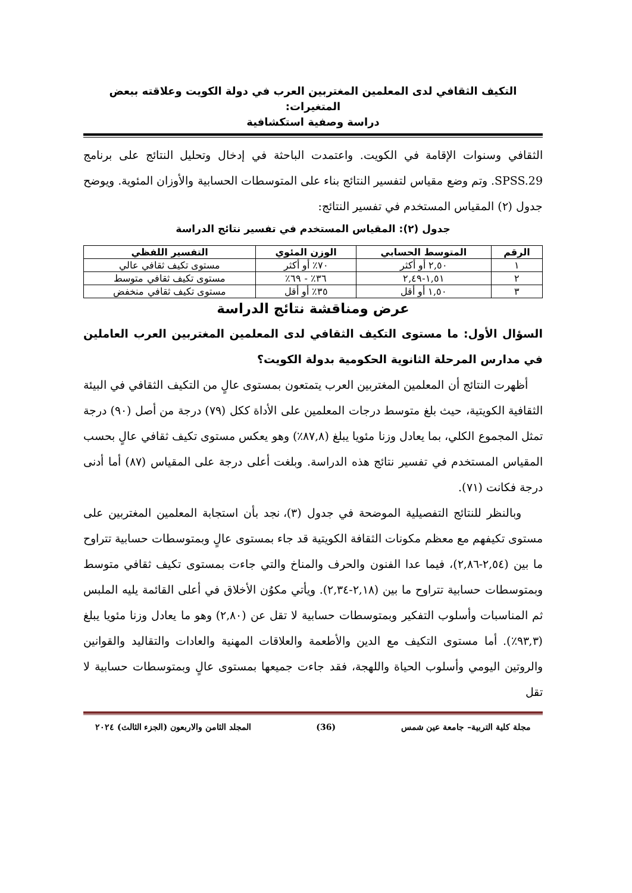التكيف الثقافي لدى المعلمين المغتربين العرب في دولة الكويت وعلاقته ببعض المتغيرات:
دراسة وصفية استكشافية
الثقافي وسنوات الإقامة في الكويت. واعتمدت الباحثة في إدخال وتحليل النتائج على برنامج SPSS.29. وتم وضع مقياس لتفسير النتائج بناء على المتوسطات الحسابية والأوزان المئوية. ويوضح جدول (٢) المقياس المستخدم في تفسير النتائج:
جدول (٢): المقياس المستخدم في تفسير نتائج الدراسة
| الرقم | المتوسط الحسابي | الوزن المئوي | التفسير اللفظي |
| --- | --- | --- | --- |
| ١ | ٢,٥٠ أو أكثر | ٧٠٪ أو أكثر | مستوى تكيف ثقافي عالي |
| ٢ | ١,٥١-٢,٤٩ | ٣٦٪ - ٦٩٪ | مستوى تكيف ثقافي متوسط |
| ٣ | ١,٥٠ أو أقل | ٣٥٪ أو أقل | مستوى تكيف ثقافي منخفض |
عرض ومناقشة نتائج الدراسة
السؤال الأول: ما مستوى التكيف الثقافي لدى المعلمين المغتربين العرب العاملين في مدارس المرحلة الثانوية الحكومية بدولة الكويت؟
أظهرت النتائج أن المعلمين المغتربين العرب يتمتعون بمستوى عالٍ من التكيف الثقافي في البيئة الثقافية الكويتية، حيث بلغ متوسط درجات المعلمين على الأداة ككل (٧٩) درجة من أصل (٩٠) درجة تمثل المجموع الكلي، بما يعادل وزنا مئويا يبلغ (٨٧,٨٪) وهو يعكس مستوى تكيف ثقافي عالٍ بحسب المقياس المستخدم في تفسير نتائج هذه الدراسة. وبلغت أعلى درجة على المقياس (٨٧) أما أدنى درجة فكانت (٧١).
وبالنظر للنتائج التفصيلية الموضحة في جدول (٣)، نجد بأن استجابة المعلمين المغتربين على مستوى تكيفهم مع معظم مكونات الثقافة الكويتية قد جاء بمستوى عالٍ وبمتوسطات حسابية تتراوح ما بين (٢,٥٤-٢,٨٦)، فيما عدا الفنون والحرف والمناخ والتي جاءت بمستوى تكيف ثقافي متوسط وبمتوسطات حسابية تتراوح ما بين (٢,١٨-٢,٣٤). ويأتي مكوُن الأخلاق في أعلى القائمة يليه الملبس ثم المناسبات وأسلوب التفكير وبمتوسطات حسابية لا تقل عن (٢,٨٠) وهو ما يعادل وزنا مئويا يبلغ (٩٣,٣٪). أما مستوى التكيف مع الدين والأطعمة والعلاقات المهنية والعادات والتقاليد والقوانين والروتين اليومي وأسلوب الحياة واللهجة، فقد جاءت جميعها بمستوى عالٍ وبمتوسطات حسابية لا تقل
مجلة كلية التربية– جامعة عين شمس (36) المجلد الثامن والاربعون (الجزء الثالث) ٢٠٢٤